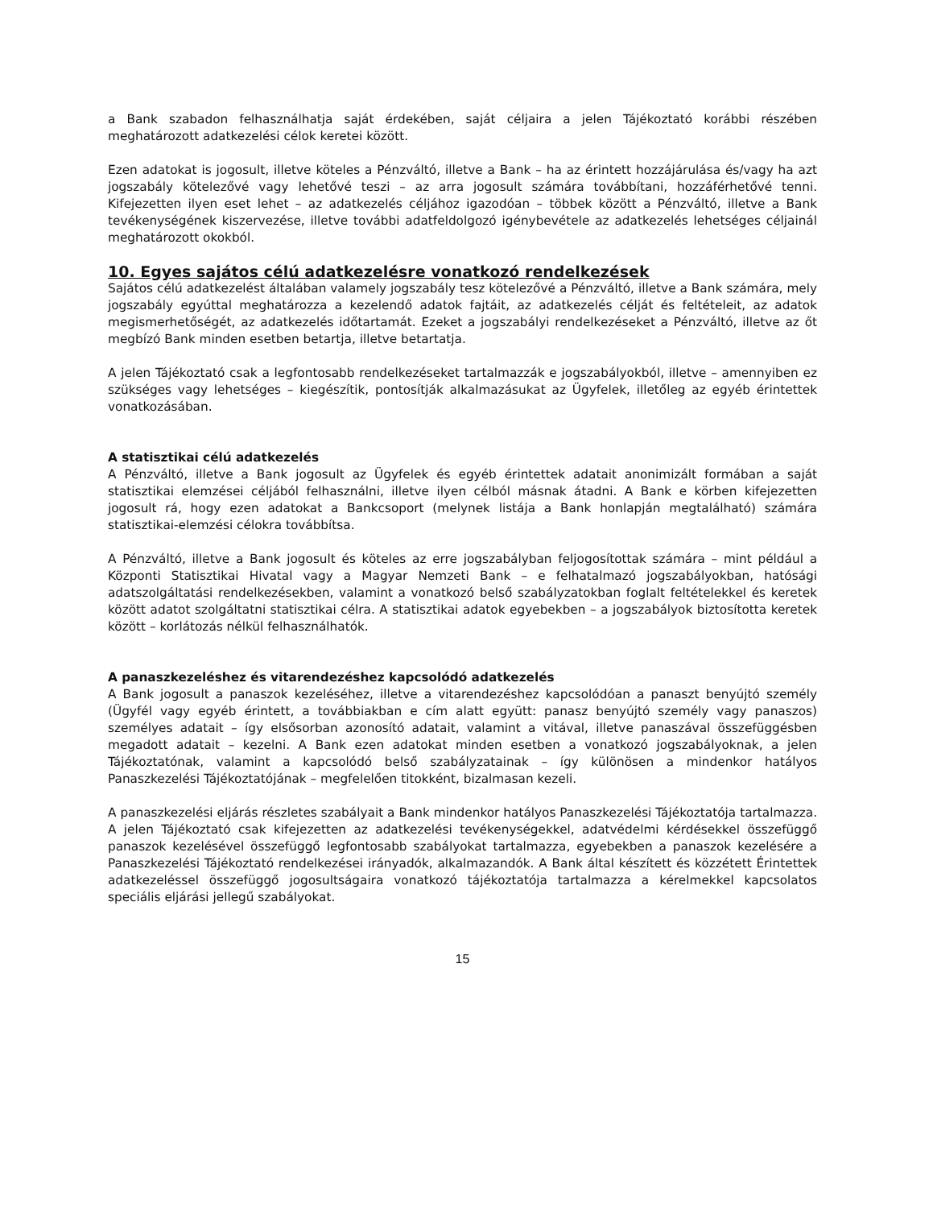a Bank szabadon felhasználhatja saját érdekében, saját céljaira a jelen Tájékoztató korábbi részében meghatározott adatkezelési célok keretei között.
Ezen adatokat is jogosult, illetve köteles a Pénzváltó, illetve a Bank – ha az érintett hozzájárulása és/vagy ha azt jogszabály kötelezővé vagy lehetővé teszi – az arra jogosult számára továbbítani, hozzáférhetővé tenni. Kifejezetten ilyen eset lehet – az adatkezelés céljához igazodóan – többek között a Pénzváltó, illetve a Bank tevékenységének kiszervezése, illetve további adatfeldolgozó igénybevétele az adatkezelés lehetséges céljainál meghatározott okokból.
10. Egyes sajátos célú adatkezelésre vonatkozó rendelkezések
Sajátos célú adatkezelést általában valamely jogszabály tesz kötelezővé a Pénzváltó, illetve a Bank számára, mely jogszabály egyúttal meghatározza a kezelendő adatok fajtáit, az adatkezelés célját és feltételeit, az adatok megismerhetőségét, az adatkezelés időtartamát. Ezeket a jogszabályi rendelkezéseket a Pénzváltó, illetve az őt megbízó Bank minden esetben betartja, illetve betartatja.
A jelen Tájékoztató csak a legfontosabb rendelkezéseket tartalmazzák e jogszabályokból, illetve – amennyiben ez szükséges vagy lehetséges – kiegészítik, pontosítják alkalmazásukat az Ügyfelek, illetőleg az egyéb érintettek vonatkozásában.
A statisztikai célú adatkezelés
A Pénzváltó, illetve a Bank jogosult az Ügyfelek és egyéb érintettek adatait anonimizált formában a saját statisztikai elemzései céljából felhasználni, illetve ilyen célból másnak átadni. A Bank e körben kifejezetten jogosult rá, hogy ezen adatokat a Bankcsoport (melynek listája a Bank honlapján megtalálható) számára statisztikai-elemzési célokra továbbítsa.
A Pénzváltó, illetve a Bank jogosult és köteles az erre jogszabályban feljogosítottak számára – mint például a Központi Statisztikai Hivatal vagy a Magyar Nemzeti Bank – e felhatalmazó jogszabályokban, hatósági adatszolgáltatási rendelkezésekben, valamint a vonatkozó belső szabályzatokban foglalt feltételekkel és keretek között adatot szolgáltatni statisztikai célra. A statisztikai adatok egyebekben – a jogszabályok biztosította keretek között – korlátozás nélkül felhasználhatók.
A panaszkezeléshez és vitarendezéshez kapcsolódó adatkezelés
A Bank jogosult a panaszok kezeléséhez, illetve a vitarendezéshez kapcsolódóan a panaszt benyújtó személy (Ügyfél vagy egyéb érintett, a továbbiakban e cím alatt együtt: panasz benyújtó személy vagy panaszos) személyes adatait – így elsősorban azonosító adatait, valamint a vitával, illetve panaszával összefüggésben megadott adatait – kezelni. A Bank ezen adatokat minden esetben a vonatkozó jogszabályoknak, a jelen Tájékoztatónak, valamint a kapcsolódó belső szabályzatainak – így különösen a mindenkor hatályos Panaszkezelési Tájékoztatójának – megfelelően titokként, bizalmasan kezeli.
A panaszkezelési eljárás részletes szabályait a Bank mindenkor hatályos Panaszkezelési Tájékoztatója tartalmazza. A jelen Tájékoztató csak kifejezetten az adatkezelési tevékenységekkel, adatvédelmi kérdésekkel összefüggő panaszok kezelésével összefüggő legfontosabb szabályokat tartalmazza, egyebekben a panaszok kezelésére a Panaszkezelési Tájékoztató rendelkezései irányadók, alkalmazandók. A Bank által készített és közzétett Érintettek adatkezeléssel összefüggő jogosultságaira vonatkozó tájékoztatója tartalmazza a kérelmekkel kapcsolatos speciális eljárási jellegű szabályokat.
15